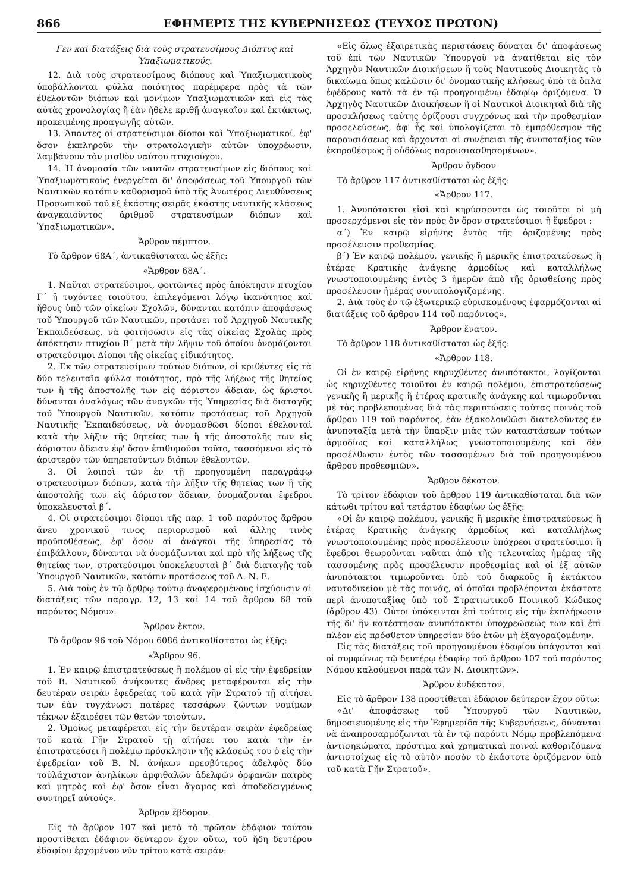866 ΕΦΗΜΕΡΙΣ ΤΗΣ ΚΥΒΕΡΝΗΣΕΩΣ (ΤΕΥΧΟΣ ΠΡΩΤΟΝ)
Γεν καὶ διατάξεις διὰ τοὺς στρατευσίμους Διόπτυς καὶ Ὑπαξιωματικούς.
12. Διὰ τοὺς στρατευσίμους διόπους καὶ Ὑπαξιωματικοὺς ὑποβάλλονται φύλλα ποιότητος παρέμφερα πρὸς τὰ τῶν ἐθελοντῶν διόπων καὶ μονίμων Ὑπαξιωματικῶν καὶ εἰς τὰς αὐτὰς χρονολογίας ἢ ἐὰν ἤθελε κριθῇ ἀναγκαῖον καὶ ἐκτάκτως, προκειμένης προαγωγῆς αὐτῶν.
13. Ἅπαντες οἱ στρατεύσιμοι δίοποι καὶ Ὑπαξιωματικοί, ἐφ' ὅσον ἐκπληροῦν τὴν στρατολογικὴν αὐτῶν ὑποχρέωσιν, λαμβάνουν τὸν μισθὸν ναύτου πτυχιούχου.
14. Ἡ ὀνομασία τῶν ναυτῶν στρατευσίμων εἰς διόπους καὶ Ὑπαξιωματικοὺς ἐνεργεῖται δι' ἀποφάσεως τοῦ Ὑπουργοῦ τῶν Ναυτικῶν κατόπιν καθορισμοῦ ὑπὸ τῆς Ἀνωτέρας Διευθύνσεως Προσωπικοῦ τοῦ ἐξ ἑκάστης σειρᾶς ἑκάστης ναυτικῆς κλάσεως ἀναγκαιοῦντος ἀριθμοῦ στρατευσίμων διόπων καὶ Ὑπαξιωματικῶν».
Ἄρθρον πέμπτον.
Τὸ ἄρθρον 68Α΄, ἀντικαθίσταται ὡς ἑξῆς:
«Ἄρθρον 68Α΄.
1. Ναῦται στρατεύσιμοι, φοιτῶντες πρὸς ἀπόκτησιν πτυχίου Γ΄ ἢ τυχόντες τοιούτου, ἐπιλεγόμενοι λόγῳ ἱκανότητος καὶ ἤθους ὑπὸ τῶν οἰκείων Σχολῶν, δύνανται κατόπιν ἀποφάσεως τοῦ Ὑπουργοῦ τῶν Ναυτικῶν, προτάσει τοῦ Ἀρχηγοῦ Ναυτικῆς Ἐκπαιδεύσεως, νὰ φοιτήσωσιν εἰς τὰς οἰκείας Σχολὰς πρὸς ἀπόκτησιν πτυχίου Β΄ μετὰ τὴν λῆψιν τοῦ ὁποίου ὀνομάζονται στρατεύσιμοι Δίοποι τῆς οἰκείας εἰδικότητος.
2. Ἐκ τῶν στρατευσίμων τούτων διόπων, οἱ κριθέντες εἰς τὰ δύο τελευταῖα φύλλα ποιότητος, πρὸ τῆς λήξεως τῆς θητείας των ἢ τῆς ἀποστολῆς των εἰς ἀόριστον ἄδειαν, ὡς ἄριστοι δύνανται ἀναλόγως τῶν ἀναγκῶν τῆς Ὑπηρεσίας διὰ διαταγῆς τοῦ Ὑπουργοῦ Ναυτικῶν, κατόπιν προτάσεως τοῦ Ἀρχηγοῦ Ναυτικῆς Ἐκπαιδεύσεως, νὰ ὀνομασθῶσι δίοποι ἐθελονταὶ κατὰ τὴν λῆξιν τῆς θητείας των ἢ τῆς ἀποστολῆς των εἰς ἀόριστον ἄδειαν ἐφ' ὅσον ἐπιθυμοῦσι τοῦτο, τασσόμενοι εἰς τὸ ἀριστερὸν τῶν ὑπηρετούντων διόπων ἐθελοντῶν.
3. Οἱ λοιποὶ τῶν ἐν τῇ προηγουμένῃ παραγράφῳ στρατευσίμων διόπων, κατὰ τὴν λῆξιν τῆς θητείας των ἢ τῆς ἀποστολῆς των εἰς ἀόριστον ἄδειαν, ὀνομάζονται ἔφεδροι ὑποκελευσταὶ β΄.
4. Οἱ στρατεύσιμοι δίοποι τῆς παρ. 1 τοῦ παρόντος ἄρθρου ἄνευ χρονικοῦ τινος περιορισμοῦ καὶ ἄλλης τινὸς προϋποθέσεως, ἐφ' ὅσον αἱ ἀνάγκαι τῆς ὑπηρεσίας τὸ ἐπιβάλλουν, δύνανται νὰ ὀνομάζωνται καὶ πρὸ τῆς λήξεως τῆς θητείας των, στρατεύσιμοι ὑποκελευσταὶ β΄ διὰ διαταγῆς τοῦ Ὑπουργοῦ Ναυτικῶν, κατόπιν προτάσεως τοῦ Α. Ν. Ε.
5. Διὰ τοὺς ἐν τῷ ἄρθρῳ τούτῳ ἀναφερομένους ἰσχύουσιν αἱ διατάξεις τῶν παραγρ. 12, 13 καὶ 14 τοῦ ἄρθρου 68 τοῦ παρόντος Νόμου».
Ἄρθρον ἕκτον.
Τὸ ἄρθρον 96 τοῦ Νόμου 6086 ἀντικαθίσταται ὡς ἑξῆς:
«Ἄρθρον 96.
1. Ἐν καιρῷ ἐπιστρατεύσεως ἢ πολέμου οἱ εἰς τὴν ἐφεδρείαν τοῦ Β. Ναυτικοῦ ἀνήκοντες ἄνδρες μεταφέρονται εἰς τὴν δευτέραν σειρὰν ἐφεδρείας τοῦ κατὰ γῆν Στρατοῦ τῇ αἰτήσει των ἐὰν τυγχάνωσι πατέρες τεσσάρων ζώντων νομίμων τέκνων ἐξαιρέσει τῶν θετῶν τοιούτων.
2. Ὁμοίως μεταφέρεται εἰς τὴν δευτέραν σειρὰν ἐφεδρείας τοῦ κατὰ Γῆν Στρατοῦ τῇ αἰτήσει του κατὰ τὴν ἐν ἐπιστρατεύσει ἢ πολέμῳ πρόσκλησιν τῆς κλάσεώς του ὁ εἰς τὴν ἐφεδρείαν τοῦ Β. Ν. ἀνήκων πρεσβύτερος ἀδελφὸς δύο τοὐλάχιστον ἀνηλίκων ἀμφιθαλῶν ἀδελφῶν ὀρφανῶν πατρὸς καὶ μητρὸς καὶ ἐφ' ὅσον εἶναι ἄγαμος καὶ ἀποδεδειγμένως συντηρεῖ αὐτούς».
Ἄρθρον ἕβδομον.
Εἰς τὸ ἄρθρον 107 καὶ μετὰ τὸ πρῶτον ἐδάφιον τούτου προστίθεται ἐδάφιον δεύτερον ἔχον οὕτω, τοῦ ἤδη δευτέρου ἐδαφίου ἐρχομένου νῦν τρίτου κατὰ σειράν:
«Εἰς ὅλως ἐξαιρετικὰς περιστάσεις δύναται δι' ἀποφάσεως τοῦ ἐπὶ τῶν Ναυτικῶν Ὑπουργοῦ νὰ ἀνατίθεται εἰς τὸν Ἀρχηγὸν Ναυτικῶν Διοικήσεων ἢ τοὺς Ναυτικοὺς Διοικητὰς τὸ δικαίωμα ὅπως καλῶσιν δι' ὀνομαστικῆς κλήσεως ὑπὸ τὰ ὅπλα ἐφέδρους κατὰ τὰ ἐν τῷ προηγουμένῳ ἐδαφίῳ ὁριζόμενα. Ὁ Ἀρχηγὸς Ναυτικῶν Διοικήσεων ἢ οἱ Ναυτικοὶ Διοικηταὶ διὰ τῆς προσκλήσεως ταύτης ὁρίζουσι συγχρόνως καὶ τὴν προθεσμίαν προσελεύσεως, ἀφ' ἧς καὶ ὑπολογίζεται τὸ ἐμπρόθεσμον τῆς παρουσιάσεως καὶ ἄρχονται αἱ συνέπειαι τῆς ἀνυποταξίας τῶν ἐκπροθέσμως ἢ οὐδόλως παρουσιασθησομένων».
Ἄρθρον ὄγδοον
Τὸ ἄρθρον 117 ἀντικαθίσταται ὡς ἑξῆς:
«Ἄρθρον 117.
1. Ἀνυπότακτοι εἰσὶ καὶ κηρύσσονται ὡς τοιοῦτοι οἱ μὴ προσερχόμενοι εἰς τὸν πρὸς ὃν ὅρον στρατεύσιμοι ἢ ἔφεδροι :
α΄) Ἐν καιρῷ εἰρήνης ἐντὸς τῆς ὁριζομένης πρὸς προσέλευσιν προθεσμίας.
β΄) Ἐν καιρῷ πολέμου, γενικῆς ἢ μερικῆς ἐπιστρατεύσεως ἢ ἑτέρας Κρατικῆς ἀνάγκης ἁρμοδίως καὶ καταλλήλως γνωστοποιουμένης ἐντὸς 3 ἡμερῶν ἀπὸ τῆς ὁρισθείσης πρὸς προσέλευσιν ἡμέρας συνυπολογιζομένης.
2. Διὰ τοὺς ἐν τῷ ἐξωτερικῷ εὑρισκομένους ἐφαρμόζονται αἱ διατάξεις τοῦ ἄρθρου 114 τοῦ παρόντος».
Ἄρθρον ἔνατον.
Τὸ ἄρθρον 118 ἀντικαθίσταται ὡς ἑξῆς:
«Ἄρθρον 118.
Οἱ ἐν καιρῷ εἰρήνης κηρυχθέντες ἀνυπότακτοι, λογίζονται ὡς κηρυχθέντες τοιοῦτοι ἐν καιρῷ πολέμου, ἐπιστρατεύσεως γενικῆς ἢ μερικῆς ἢ ἑτέρας κρατικῆς ἀνάγκης καὶ τιμωροῦνται μὲ τὰς προβλεπομένας διὰ τὰς περιπτώσεις ταύτας ποινὰς τοῦ ἄρθρου 119 τοῦ παρόντος, ἐὰν ἐξακολουθῶσι διατελοῦντες ἐν ἀνυποταξίᾳ μετὰ τὴν ὕπαρξιν μιᾶς τῶν καταστάσεων τούτων ἁρμοδίως καὶ καταλλήλως γνωστοποιουμένης καὶ δὲν προσέλθωσιν ἐντὸς τῶν τασσομένων διὰ τοῦ προηγουμένου ἄρθρου προθεσμιῶν».
Ἄρθρον δέκατον.
Τὸ τρίτον ἐδάφιον τοῦ ἄρθρου 119 ἀντικαθίσταται διὰ τῶν κάτωθι τρίτου καὶ τετάρτου ἐδαφίων ὡς ἑξῆς:
«Οἱ ἐν καιρῷ πολέμου, γενικῆς ἢ μερικῆς ἐπιστρατεύσεως ἢ ἑτέρας Κρατικῆς ἀνάγκης ἁρμοδίως καὶ καταλλήλως γνωστοποιουμένης πρὸς προσέλευσιν ὑπόχρεοι στρατεύσιμοι ἢ ἔφεδροι θεωροῦνται ναῦται ἀπὸ τῆς τελευταίας ἡμέρας τῆς τασσομένης πρὸς προσέλευσιν προθεσμίας καὶ οἱ ἐξ αὐτῶν ἀνυπότακτοι τιμωροῦνται ὑπὸ τοῦ διαρκοῦς ἢ ἐκτάκτου ναυτοδικείου μὲ τὰς ποινάς, αἱ ὁποῖαι προβλέπονται ἑκάστοτε περὶ ἀνυποταξίας ὑπὸ τοῦ Στρατιωτικοῦ Ποινικοῦ Κώδικος (ἄρθρον 43). Οὗτοι ὑπόκεινται ἐπὶ τούτοις εἰς τὴν ἐκπλήρωσιν τῆς δι' ἣν κατέστησαν ἀνυπότακτοι ὑποχρεώσεώς των καὶ ἐπὶ πλέον εἰς πρόσθετον ὑπηρεσίαν δύο ἐτῶν μὴ ἐξαγοραζομένην.
Εἰς τὰς διατάξεις τοῦ προηγουμένου ἐδαφίου ὑπάγονται καὶ οἱ συμφώνως τῷ δευτέρῳ ἐδαφίῳ τοῦ ἄρθρου 107 τοῦ παρόντος Νόμου καλούμενοι παρὰ τῶν Ν. Διοικητῶν».
Ἄρθρον ἑνδέκατον.
Εἰς τὸ ἄρθρον 138 προστίθεται ἐδάφιον δεύτερον ἔχον οὕτω:
«Δι' ἀποφάσεως τοῦ Ὑπουργοῦ τῶν Ναυτικῶν, δημοσιευομένης εἰς τὴν Ἐφημερίδα τῆς Κυβερνήσεως, δύνανται νὰ ἀναπροσαρμόζωνται τὰ ἐν τῷ παρόντι Νόμῳ προβλεπόμενα ἀντισηκώματα, πρόστιμα καὶ χρηματικαὶ ποιναὶ καθοριζόμενα ἀντιστοίχως εἰς τὸ αὐτὸν ποσὸν τὸ ἑκάστοτε ὁριζόμενον ὑπὸ τοῦ κατὰ Γῆν Στρατοῦ».